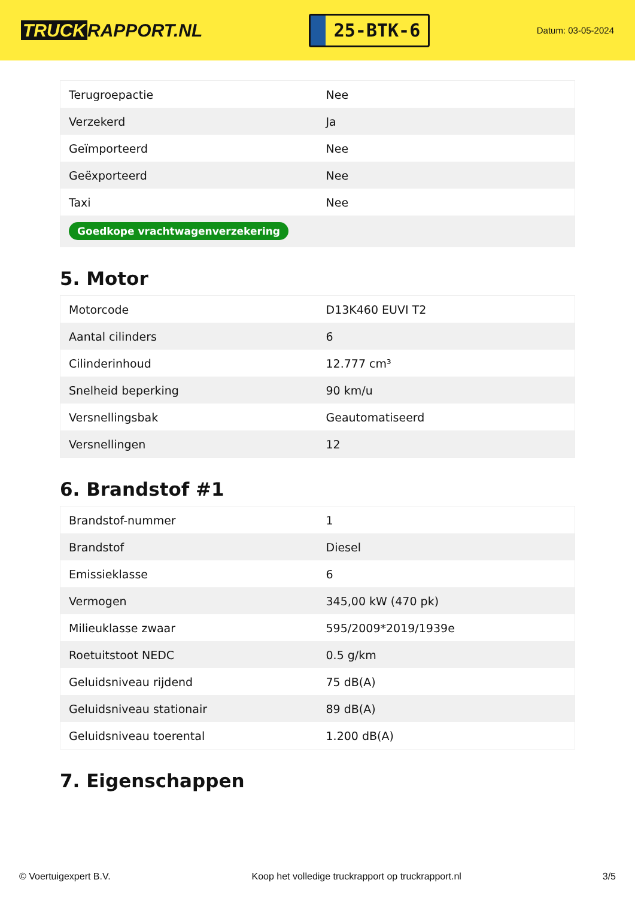TRUCK RAPPORT.NL
25-BTK-6
Datum: 03-05-2024
| Terugroepactie | Nee |
| Verzekerd | Ja |
| Geïmporteerd | Nee |
| Geëxporteerd | Nee |
| Taxi | Nee |
| Goedkope vrachtwagenverzekering | |
5. Motor
| Motorcode | D13K460 EUVI T2 |
| Aantal cilinders | 6 |
| Cilinderinhoud | 12.777 cm³ |
| Snelheid beperking | 90 km/u |
| Versnellingsbak | Geautomatiseerd |
| Versnellingen | 12 |
6. Brandstof #1
| Brandstof-nummer | 1 |
| Brandstof | Diesel |
| Emissieklasse | 6 |
| Vermogen | 345,00 kW (470 pk) |
| Milieuklasse zwaar | 595/2009*2019/1939e |
| Roetuitstoot NEDC | 0.5 g/km |
| Geluidsniveau rijdend | 75 dB(A) |
| Geluidsniveau stationair | 89 dB(A) |
| Geluidsniveau toerental | 1.200 dB(A) |
7. Eigenschappen
© Voertuigexpert B.V. Koop het volledige truckrapport op truckrapport.nl 3/5